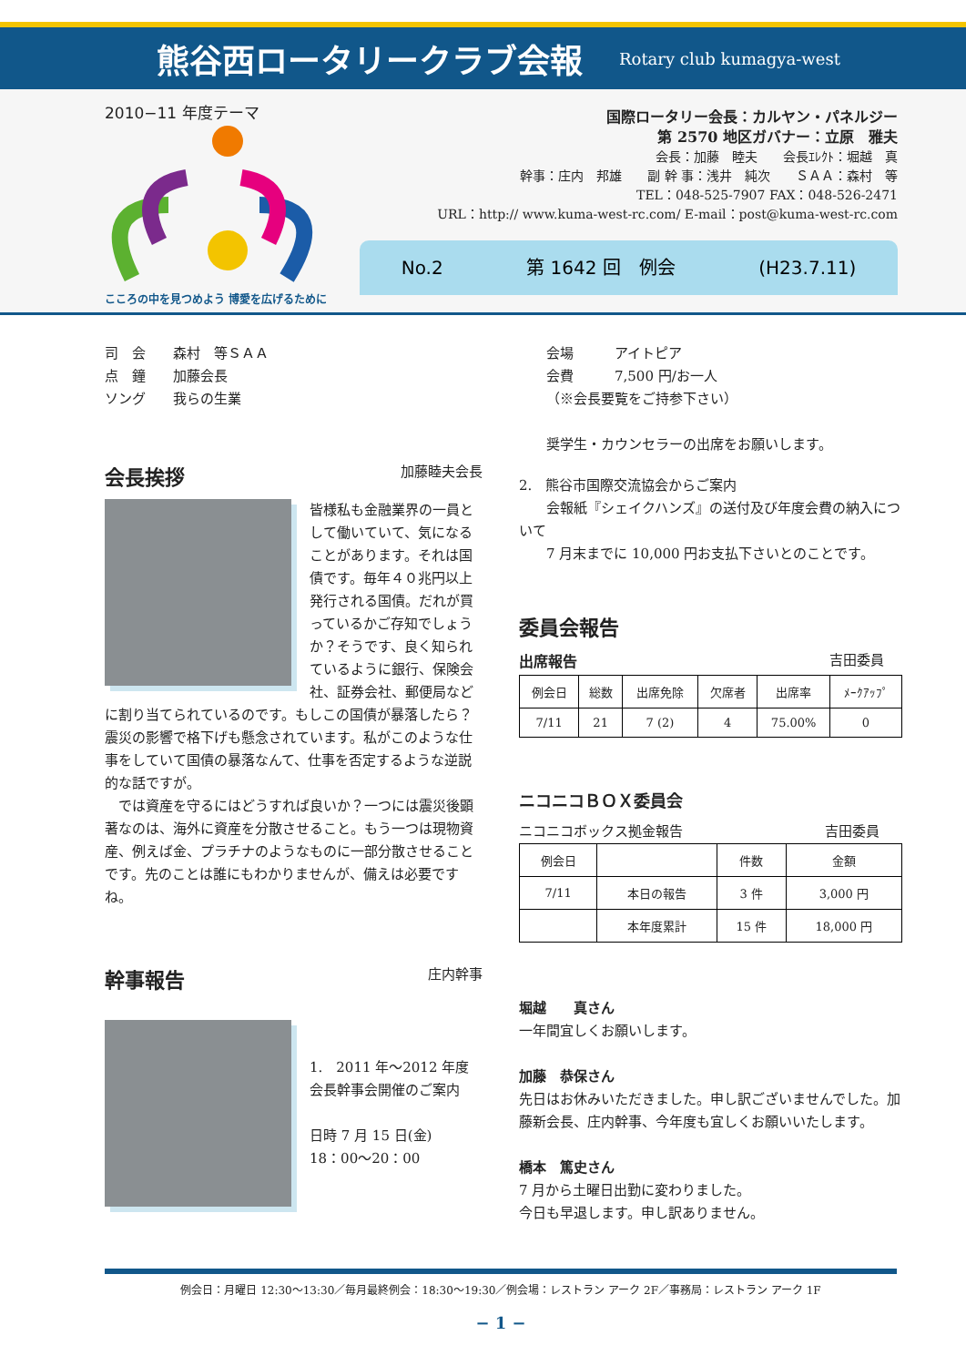熊谷西ロータリークラブ会報
Rotary club kumagya-west
2010−11 年度テーマ
こころの中を見つめよう 博愛を広げるために
国際ロータリー会長：カルヤン・パネルジー
第 2570 地区ガバナー：立原　雅夫
会長：加藤　睦夫　　会長ｴﾚｸﾄ：堀越　真
幹事：庄内　邦雄　　副 幹 事：浅井　純次　　ＳＡＡ：森村　等
TEL：048-525-7907 FAX：048-526-2471
URL：http:// www.kuma-west-rc.com/ E-mail：post@kuma-west-rc.com
No.2 第 1642 回　例会 (H23.7.11)
司　会　　森村　等ＳＡＡ
点　鐘　　加藤会長
ソング　　我らの生業
会長挨拶 加藤睦夫会長
皆様私も金融業界の一員として働いていて、気になることがあります。それは国債です。毎年４０兆円以上発行される国債。だれが買っているかご存知でしょうか？そうです、良く知られているように銀行、保険会社、証券会社、郵便局などに割り当てられているのです。もしこの国債が暴落したら？震災の影響で格下げも懸念されています。私がこのような仕事をしていて国債の暴落なんて、仕事を否定するような逆説的な話ですが。
　では資産を守るにはどうすれば良いか？一つには震災後顕著なのは、海外に資産を分散させること。もう一つは現物資産、例えば金、プラチナのようなものに一部分散させることです。先のことは誰にもわかりませんが、備えは必要ですね。
幹事報告 庄内幹事
1.　2011 年〜2012 年度会長幹事会開催のご案内
日時 7 月 15 日(金)
18：00〜20：00
会場　　　アイトピア
会費　　　7,500 円/お一人
（※会長要覧をご持参下さい）
奨学生・カウンセラーの出席をお願いします。
2.　熊谷市国際交流協会からご案内
　　会報紙『シェイクハンズ』の送付及び年度会費の納入について
　　7 月末までに 10,000 円お支払下さいとのことです。
委員会報告
出席報告 吉田委員
| 例会日 | 総数 | 出席免除 | 欠席者 | 出席率 | ﾒｰｸｱｯﾌﾟ |
| --- | --- | --- | --- | --- | --- |
| 7/11 | 21 | 7 (2) | 4 | 75.00% | 0 |
ニコニコＢＯＸ委員会
ニコニコボックス拠金報告 吉田委員
| 例会日 | | 件数 | 金額 |
| --- | --- | --- | --- |
| 7/11 | 本日の報告 | 3 件 | 3,000 円 |
| | 本年度累計 | 15 件 | 18,000 円 |
堀越　　真さん
一年間宜しくお願いします。
加藤　恭保さん
先日はお休みいただきました。申し訳ございませんでした。加藤新会長、庄内幹事、今年度も宜しくお願いいたします。
橋本　篤史さん
7 月から土曜日出勤に変わりました。
今日も早退します。申し訳ありません。
例会日：月曜日 12:30〜13:30／毎月最終例会：18:30〜19:30／例会場：レストラン アーク 2F／事務局：レストラン アーク 1F
− 1 −